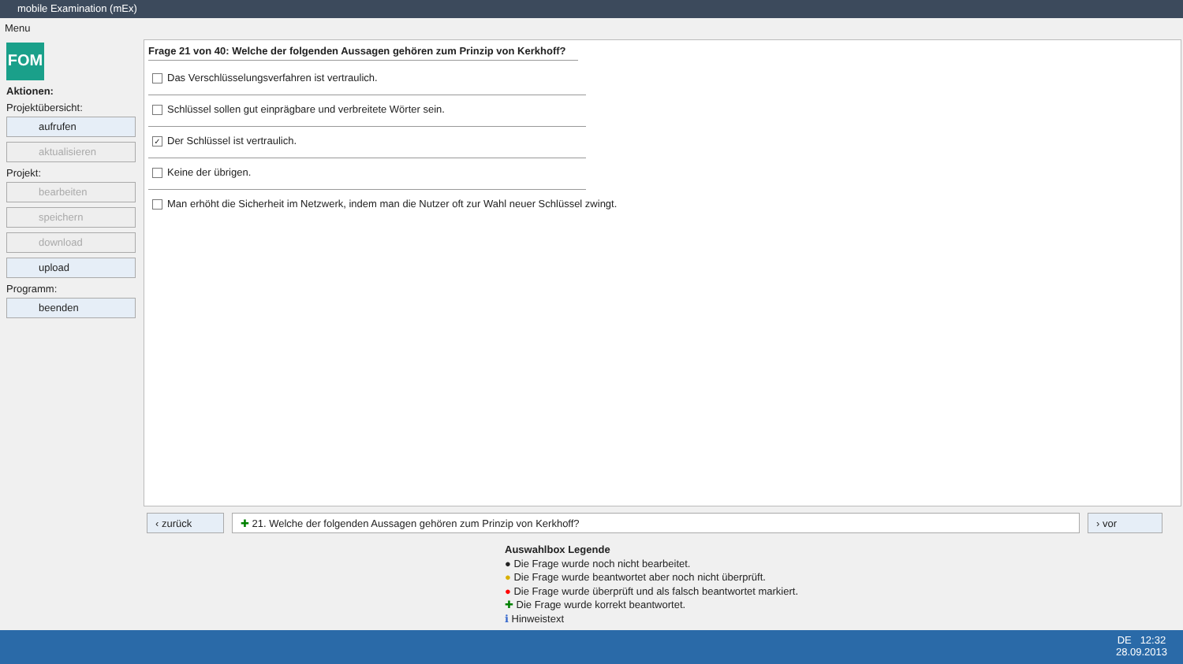mobile Examination (mEx)
Menu
FOM
Aktionen:
Projektübersicht:
aufrufen
aktualisieren
Projekt:
bearbeiten
speichern
download
upload
Programm:
beenden
Frage 21 von 40: Welche der folgenden Aussagen gehören zum Prinzip von Kerkhoff?
Das Verschlüsselungsverfahren ist vertraulich.
Schlüssel sollen gut einprägbare und verbreitete Wörter sein.
✓ Der Schlüssel ist vertraulich.
Keine der übrigen.
Man erhöht die Sicherheit im Netzwerk, indem man die Nutzer oft zur Wahl neuer Schlüssel zwingt.
‹ zurück ✚ 21. Welche der folgenden Aussagen gehören zum Prinzip von Kerkhoff? › vor
Auswahlbox Legende
● Die Frage wurde noch nicht bearbeitet.
● Die Frage wurde beantwortet aber noch nicht überprüft.
● Die Frage wurde überprüft und als falsch beantwortet markiert.
✚ Die Frage wurde korrekt beantwortet.
ℹ Hinweistext
DE 12:32
28.09.2013